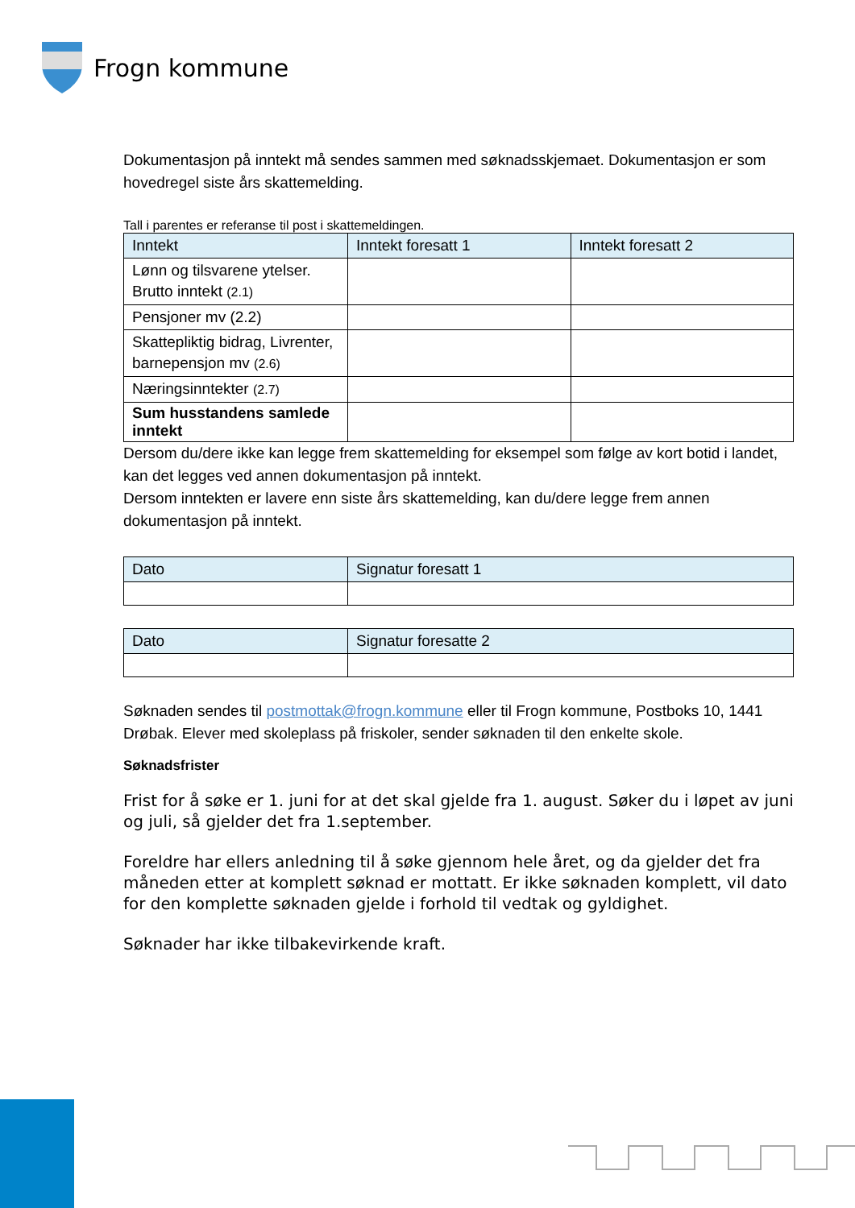Frogn kommune
Dokumentasjon på inntekt må sendes sammen med søknadsskjemaet. Dokumentasjon er som hovedregel siste års skattemelding.
Tall i parentes er referanse til post i skattemeldingen.
| Inntekt | Inntekt foresatt 1 | Inntekt foresatt 2 |
| --- | --- | --- |
| Lønn og tilsvarene ytelser. Brutto inntekt (2.1) | | |
| Pensjoner mv (2.2) | | |
| Skattepliktig bidrag, Livrenter, barnepensjon mv (2.6) | | |
| Næringsinntekter (2.7) | | |
| Sum husstandens samlede inntekt | | |
Dersom du/dere ikke kan legge frem skattemelding for eksempel som følge av kort botid i landet, kan det legges ved annen dokumentasjon på inntekt.
Dersom inntekten er lavere enn siste års skattemelding, kan du/dere legge frem annen dokumentasjon på inntekt.
| Dato | Signatur foresatt 1 |
| --- | --- |
| Dato | Signatur foresatte 2 |
| --- | --- |
Søknaden sendes til postmottak@frogn.kommune eller til Frogn kommune, Postboks 10, 1441 Drøbak. Elever med skoleplass på friskoler, sender søknaden til den enkelte skole.
Søknadsfrister
Frist for å søke er 1. juni for at det skal gjelde fra 1. august. Søker du i løpet av juni og juli, så gjelder det fra 1.september.
Foreldre har ellers anledning til å søke gjennom hele året, og da gjelder det fra måneden etter at komplett søknad er mottatt. Er ikke søknaden komplett, vil dato for den komplette søknaden gjelde i forhold til vedtak og gyldighet.
Søknader har ikke tilbakevirkende kraft.